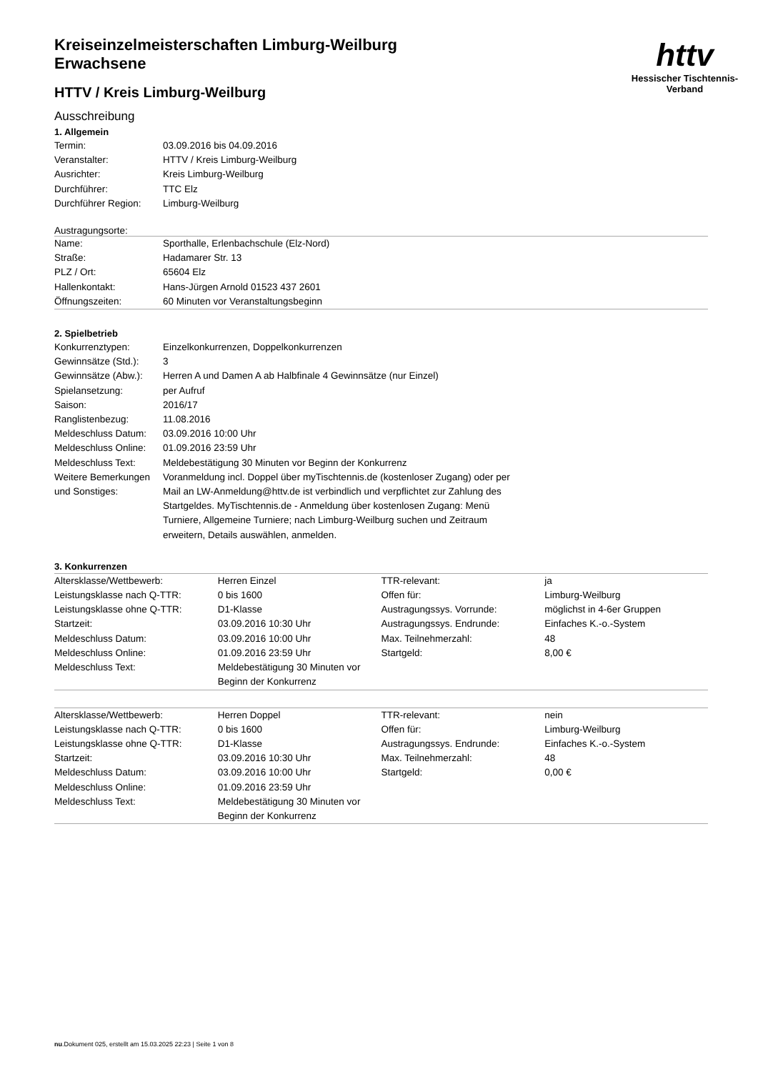httv
Hessischer Tischtennis-Verband
Kreiseinzelmeisterschaften Limburg-Weilburg
Erwachsene
HTTV / Kreis Limburg-Weilburg
Ausschreibung
1. Allgemein
| Termin: | 03.09.2016 bis 04.09.2016 |
| Veranstalter: | HTTV / Kreis Limburg-Weilburg |
| Ausrichter: | Kreis Limburg-Weilburg |
| Durchführer: | TTC Elz |
| Durchführer Region: | Limburg-Weilburg |
Austragungsorte:
| Name: | Sporthalle, Erlenbachschule (Elz-Nord) |
| Straße: | Hadamarer Str. 13 |
| PLZ / Ort: | 65604 Elz |
| Hallenkontakt: | Hans-Jürgen Arnold 01523 437 2601 |
| Öffnungszeiten: | 60 Minuten vor Veranstaltungsbeginn |
2. Spielbetrieb
| Konkurrenztypen: | Einzelkonkurrenzen, Doppelkonkurrenzen |
| Gewinnsätze (Std.): | 3 |
| Gewinnsätze (Abw.): | Herren A und Damen A ab Halbfinale 4 Gewinnsätze (nur Einzel) |
| Spielansetzung: | per Aufruf |
| Saison: | 2016/17 |
| Ranglistenbezug: | 11.08.2016 |
| Meldeschluss Datum: | 03.09.2016 10:00 Uhr |
| Meldeschluss Online: | 01.09.2016 23:59 Uhr |
| Meldeschluss Text: | Meldebestätigung 30 Minuten vor Beginn der Konkurrenz |
| Weitere Bemerkungen und Sonstiges: | Voranmeldung incl. Doppel über myTischtennis.de (kostenloser Zugang) oder per Mail an LW-Anmeldung@httv.de ist verbindlich und verpflichtet zur Zahlung des Startgeldes. MyTischtennis.de - Anmeldung über kostenlosen Zugang: Menü Turniere, Allgemeine Turniere; nach Limburg-Weilburg suchen und Zeitraum erweitern, Details auswählen, anmelden. |
3. Konkurrenzen
| Altersklasse/Wettbewerb: | Herren Einzel | TTR-relevant: | ja |
| Leistungsklasse nach Q-TTR: | 0 bis 1600 | Offen für: | Limburg-Weilburg |
| Leistungsklasse ohne Q-TTR: | D1-Klasse | Austragungssys. Vorrunde: | möglichst in 4-6er Gruppen |
| Startzeit: | 03.09.2016 10:30 Uhr | Austragungssys. Endrunde: | Einfaches K.-o.-System |
| Meldeschluss Datum: | 03.09.2016 10:00 Uhr | Max. Teilnehmerzahl: | 48 |
| Meldeschluss Online: | 01.09.2016 23:59 Uhr | Startgeld: | 8,00 € |
| Meldeschluss Text: | Meldebestätigung 30 Minuten vor Beginn der Konkurrenz | | |
| Altersklasse/Wettbewerb: | Herren Doppel | TTR-relevant: | nein |
| Leistungsklasse nach Q-TTR: | 0 bis 1600 | Offen für: | Limburg-Weilburg |
| Leistungsklasse ohne Q-TTR: | D1-Klasse | Austragungssys. Endrunde: | Einfaches K.-o.-System |
| Startzeit: | 03.09.2016 10:30 Uhr | Max. Teilnehmerzahl: | 48 |
| Meldeschluss Datum: | 03.09.2016 10:00 Uhr | Startgeld: | 0,00 € |
| Meldeschluss Online: | 01.09.2016 23:59 Uhr | | |
| Meldeschluss Text: | Meldebestätigung 30 Minuten vor Beginn der Konkurrenz | | |
nu.Dokument 025, erstellt am 15.03.2025 22:23 | Seite 1 von 8